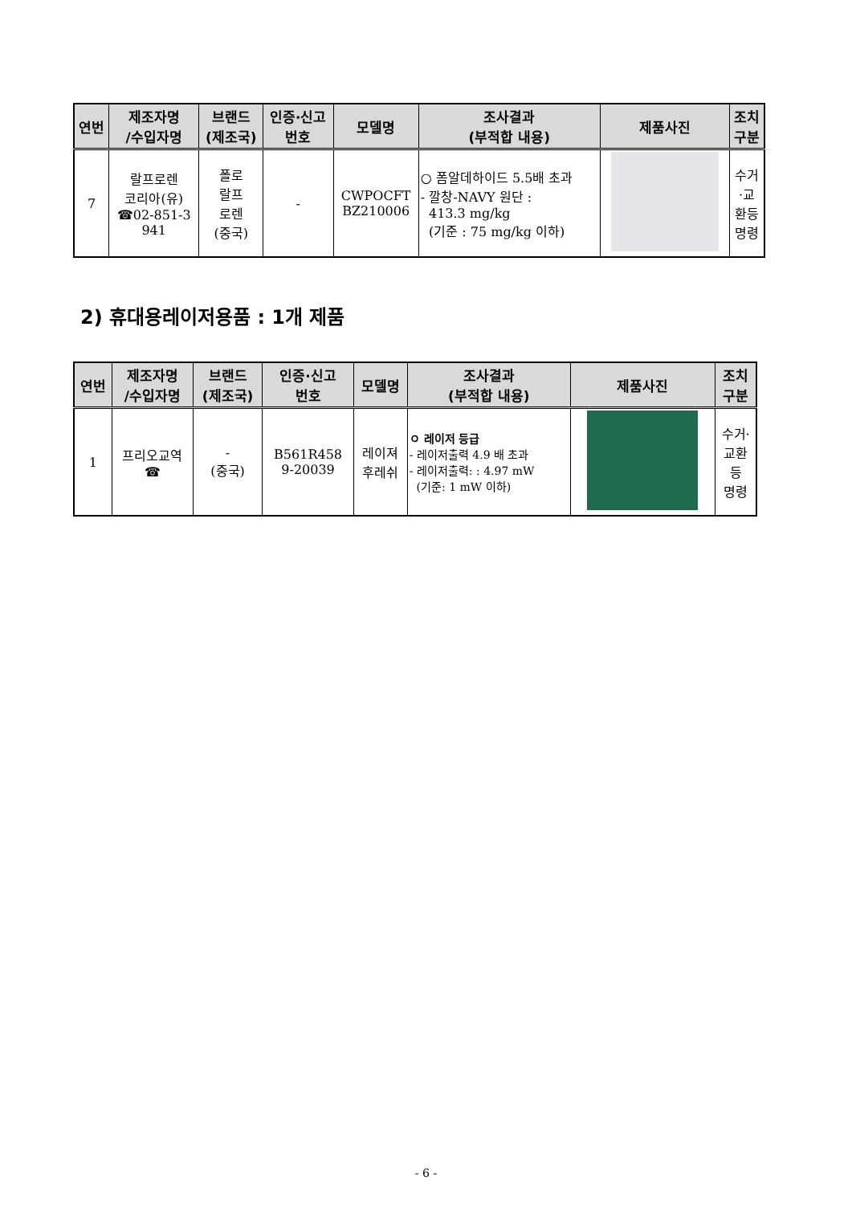| 연번 | 제조자명 /수입자명 | 브랜드 (제조국) | 인증·신고 번호 | 모델명 | 조사결과 (부적합 내용) | 제품사진 | 조치 구분 |
| --- | --- | --- | --- | --- | --- | --- | --- |
| 7 | 랄프로렌 코리아(유) ☎02-851-3 941 | 폴로 랄프 로렌 (중국) | - | CWPOCFT BZ210006 | ○ 폼알데하이드 5.5배 초과 - 깔창-NAVY 원단 : 413.3 mg/kg (기준 : 75 mg/kg 이하) | | 수거 ·교 환등 명령 |
2) 휴대용레이저용품 : 1개 제품
| 연번 | 제조자명 /수입자명 | 브랜드 (제조국) | 인증·신고 번호 | 모델명 | 조사결과 (부적합 내용) | 제품사진 | 조치 구분 |
| --- | --- | --- | --- | --- | --- | --- | --- |
| 1 | 프리오교역 ☎ | - (중국) | B561R458 9-20039 | 레이져 후레쉬 | ㅇ 레이저 등급 - 레이저출력 4.9 배 초과 - 레이저출력: : 4.97 mW (기준: 1 mW 이하) | | 수거· 교환 등 명령 |
- 6 -